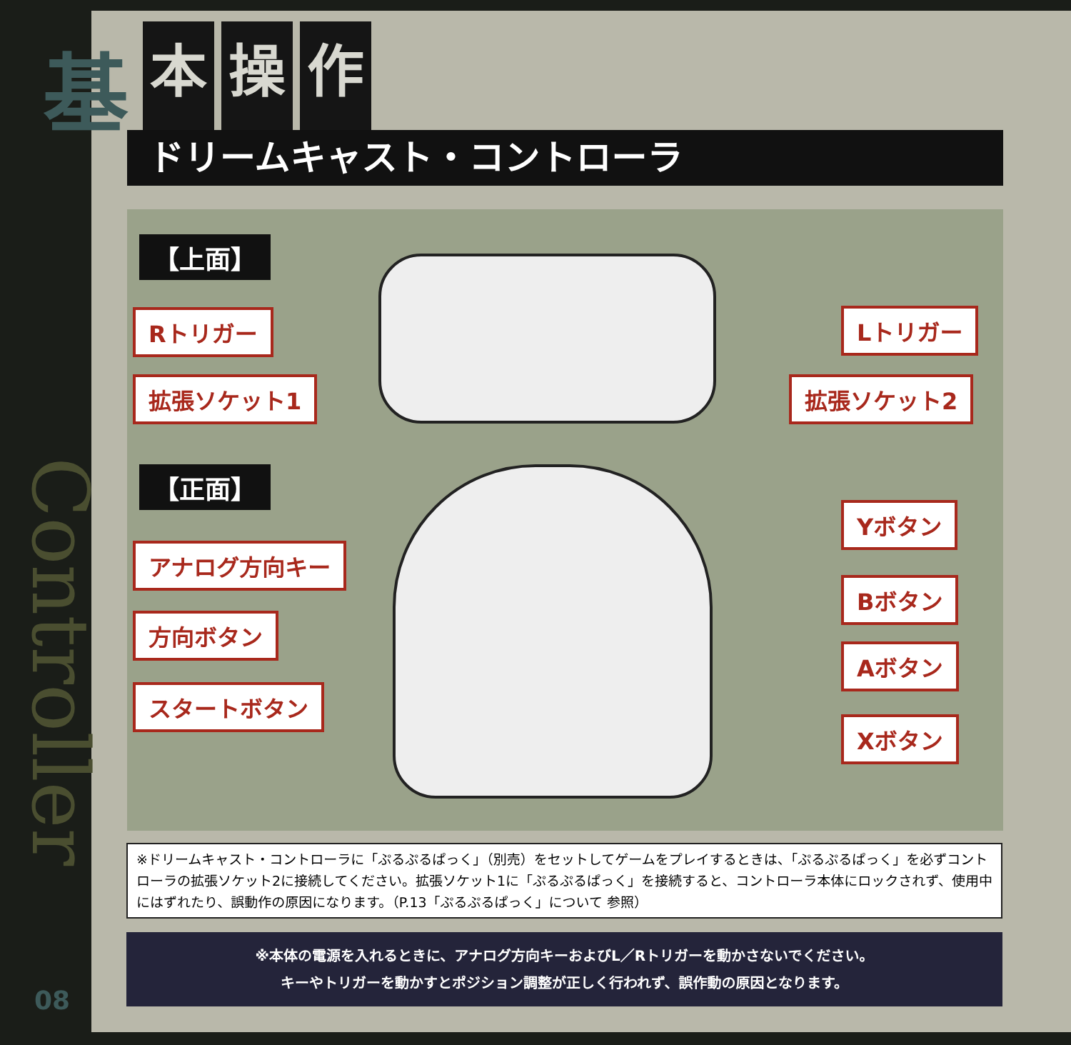基本操作
ドリームキャスト・コントローラ
【上面】
Rトリガー Lトリガー
拡張ソケット1 拡張ソケット2
【正面】
Yボタン
アナログ方向キー
Bボタン
方向ボタン
Aボタン
スタートボタン
Xボタン
※ドリームキャスト・コントローラに「ぷるぷるぱっく」（別売）をセットしてゲームをプレイするときは、「ぷるぷるぱっく」を必ずコントローラの拡張ソケット2に接続してください。拡張ソケット1に「ぷるぷるぱっく」を接続すると、コントローラ本体にロックされず、使用中にはずれたり、誤動作の原因になります。（P.13「ぷるぷるぱっく」について 参照）
※本体の電源を入れるときに、アナログ方向キーおよびL／Rトリガーを動かさないでください。
キーやトリガーを動かすとポジション調整が正しく行われず、誤作動の原因となります。
Controller
08